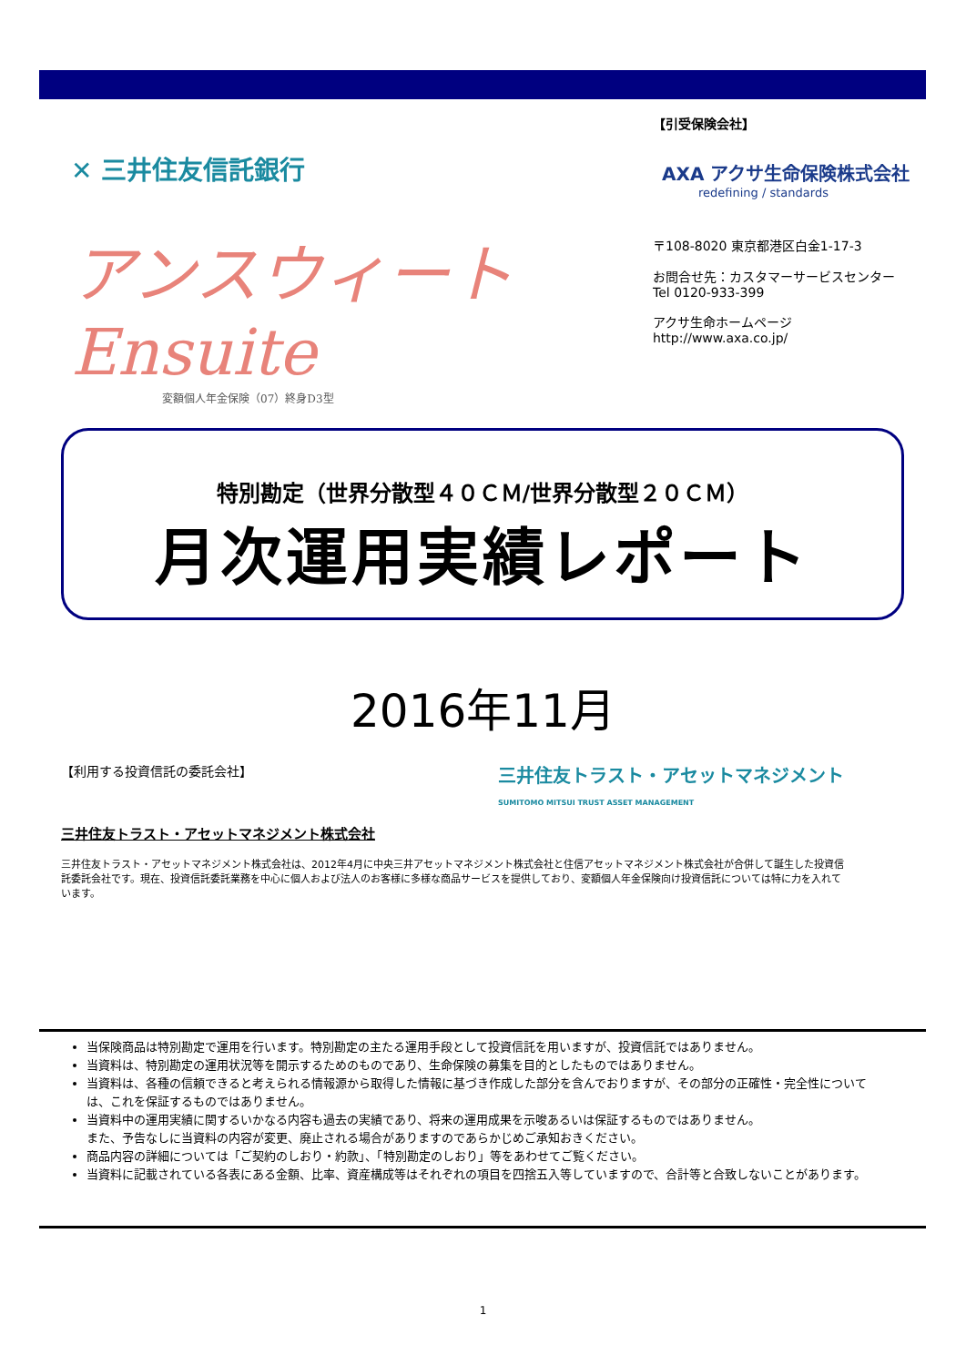✕ 三井住友信託銀行
アンスウィート
Ensuite
変額個人年金保険（07）終身D3型
【引受保険会社】
AXA アクサ生命保険株式会社
redefining / standards
〒108-8020 東京都港区白金1-17-3
お問合せ先：カスタマーサービスセンター
Tel 0120-933-399
アクサ生命ホームページ
http://www.axa.co.jp/
特別勘定（世界分散型４０ＣＭ/世界分散型２０ＣＭ）
月次運用実績レポート
2016年11月
【利用する投資信託の委託会社】 三井住友トラスト・アセットマネジメント
SUMITOMO MITSUI TRUST ASSET MANAGEMENT
三井住友トラスト・アセットマネジメント株式会社
三井住友トラスト・アセットマネジメント株式会社は、2012年4月に中央三井アセットマネジメント株式会社と住信アセットマネジメント株式会社が合併して誕生した投資信託委託会社です。現在、投資信託委託業務を中心に個人および法人のお客様に多様な商品サービスを提供しており、変額個人年金保険向け投資信託については特に力を入れています。
当保険商品は特別勘定で運用を行います。特別勘定の主たる運用手段として投資信託を用いますが、投資信託ではありません。
当資料は、特別勘定の運用状況等を開示するためのものであり、生命保険の募集を目的としたものではありません。
当資料は、各種の信頼できると考えられる情報源から取得した情報に基づき作成した部分を含んでおりますが、その部分の正確性・完全性については、これを保証するものではありません。
当資料中の運用実績に関するいかなる内容も過去の実績であり、将来の運用成果を示唆あるいは保証するものではありません。
また、予告なしに当資料の内容が変更、廃止される場合がありますのであらかじめご承知おきください。
商品内容の詳細については「ご契約のしおり・約款」、「特別勘定のしおり」等をあわせてご覧ください。
当資料に記載されている各表にある金額、比率、資産構成等はそれぞれの項目を四捨五入等していますので、合計等と合致しないことがあります。
1